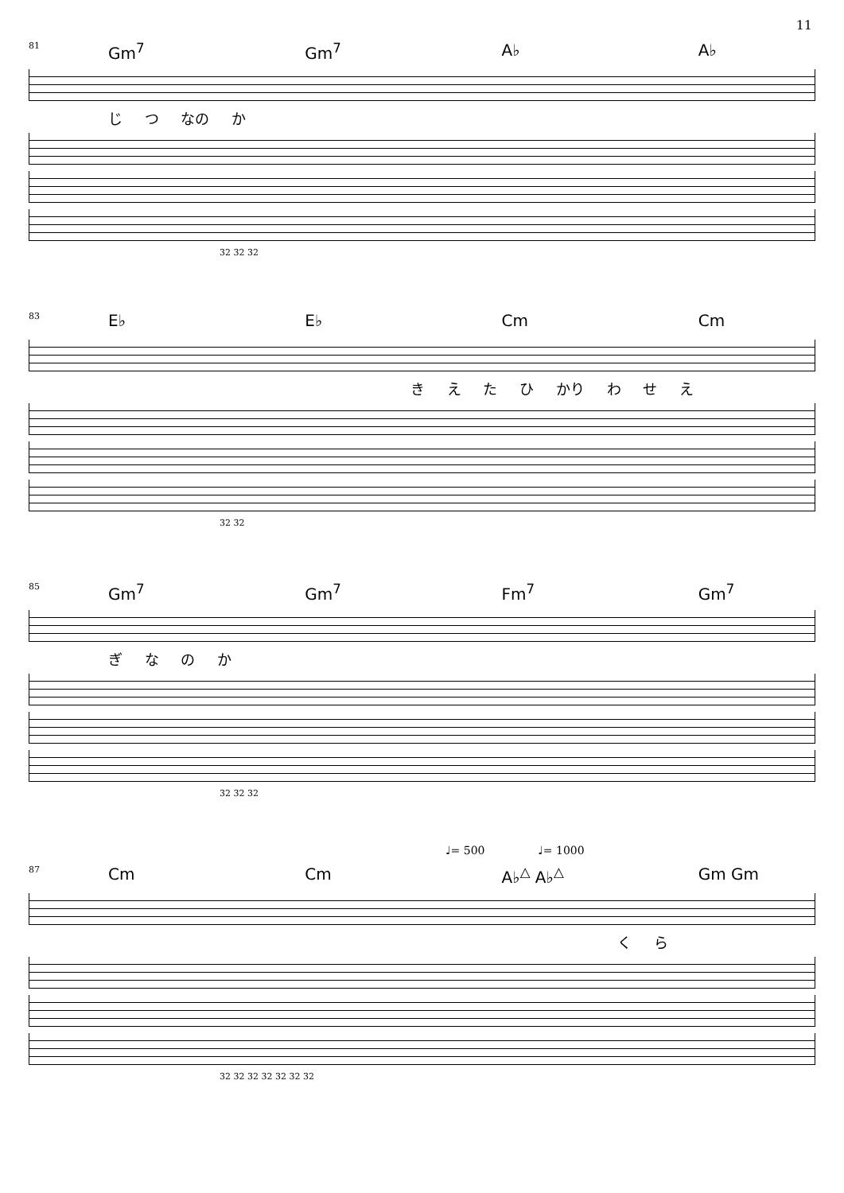11
81
Gm<sup>7</sup> Gm<sup>7</sup> A♭ A♭
じ つ なの か
32 32 32
83
E♭ E♭ Cm Cm
き え た ひ かり わ せ え
32 32
85
Gm<sup>7</sup> Gm<sup>7</sup> Fm<sup>7</sup> Gm<sup>7</sup>
ぎ な の か
32 32 32
♩= 500 ♩= 1000
87
Cm Cm A♭<sup>△</sup> A♭<sup>△</sup> Gm Gm
く ら
32 32 32 32 32 32 32